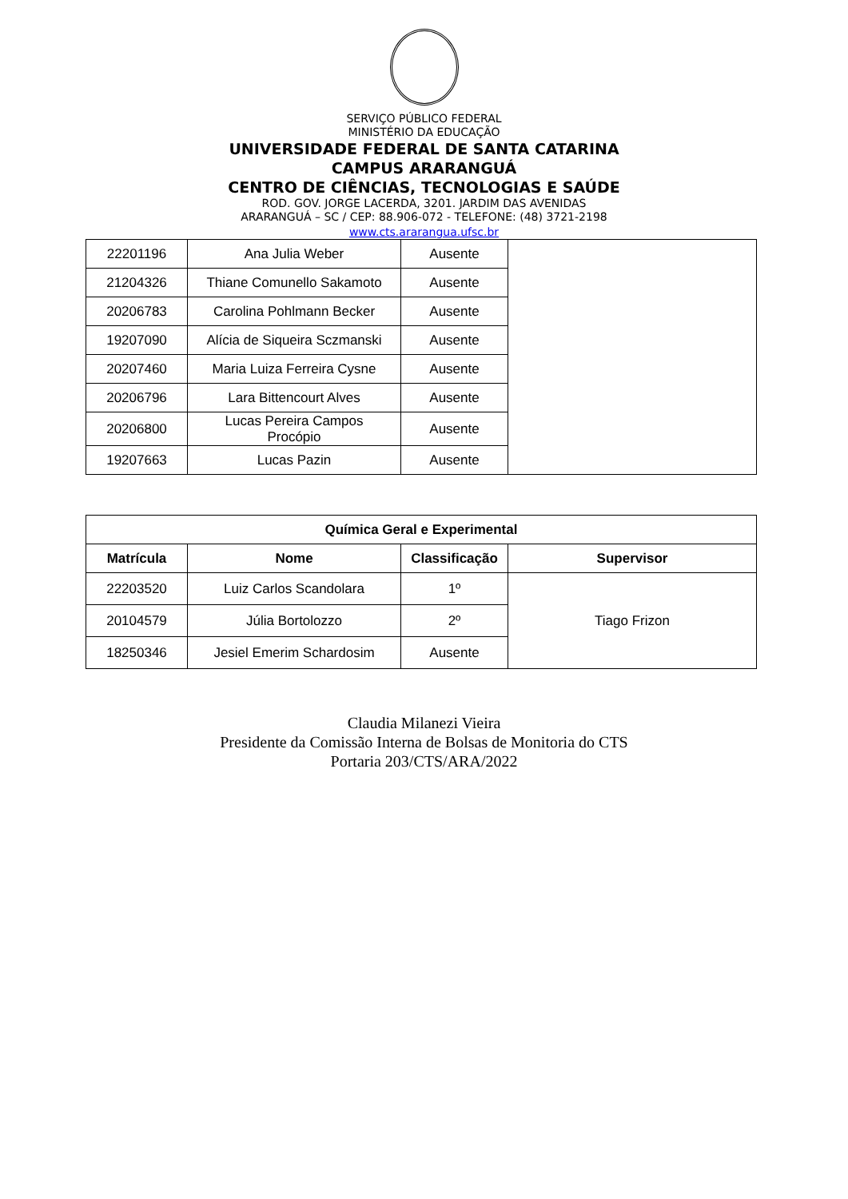SERVIÇO PÚBLICO FEDERAL
MINISTÉRIO DA EDUCAÇÃO
UNIVERSIDADE FEDERAL DE SANTA CATARINA
CAMPUS ARARANGUÁ
CENTRO DE CIÊNCIAS, TECNOLOGIAS E SAÚDE
ROD. GOV. JORGE LACERDA, 3201. JARDIM DAS AVENIDAS
ARARANGUÁ – SC / CEP: 88.906-072 - TELEFONE: (48) 3721-2198
www.cts.ararangua.ufsc.br
| 22201196 | Ana Julia Weber | Ausente | |
| 21204326 | Thiane Comunello Sakamoto | Ausente | |
| 20206783 | Carolina Pohlmann Becker | Ausente | |
| 19207090 | Alícia de Siqueira Sczmanski | Ausente | |
| 20207460 | Maria Luiza Ferreira Cysne | Ausente | |
| 20206796 | Lara Bittencourt Alves | Ausente | |
| 20206800 | Lucas Pereira Campos Procópio | Ausente | |
| 19207663 | Lucas Pazin | Ausente | |
| Química Geral e Experimental | | | |
| --- | --- | --- | --- |
| Matrícula | Nome | Classificação | Supervisor |
| 22203520 | Luiz Carlos Scandolara | 1º | Tiago Frizon |
| 20104579 | Júlia Bortolozzo | 2º | |
| 18250346 | Jesiel Emerim Schardosim | Ausente | |
Claudia Milanezi Vieira
Presidente da Comissão Interna de Bolsas de Monitoria do CTS
Portaria 203/CTS/ARA/2022